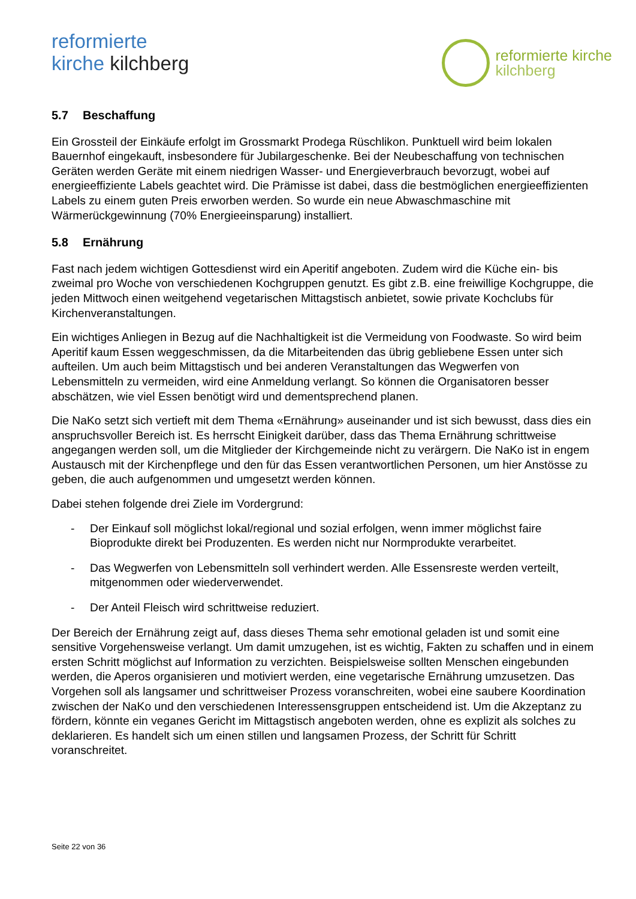reformierte
kirche kilchberg
reformierte kirche
kilchberg
5.7 Beschaffung
Ein Grossteil der Einkäufe erfolgt im Grossmarkt Prodega Rüschlikon. Punktuell wird beim lokalen Bauernhof eingekauft, insbesondere für Jubilargeschenke. Bei der Neubeschaffung von technischen Geräten werden Geräte mit einem niedrigen Wasser- und Energieverbrauch bevorzugt, wobei auf energieeffiziente Labels geachtet wird. Die Prämisse ist dabei, dass die bestmöglichen energieeffizienten Labels zu einem guten Preis erworben werden. So wurde ein neue Abwaschmaschine mit Wärmerückgewinnung (70% Energieeinsparung) installiert.
5.8 Ernährung
Fast nach jedem wichtigen Gottesdienst wird ein Aperitif angeboten. Zudem wird die Küche ein- bis zweimal pro Woche von verschiedenen Kochgruppen genutzt. Es gibt z.B. eine freiwillige Kochgruppe, die jeden Mittwoch einen weitgehend vegetarischen Mittagstisch anbietet, sowie private Kochclubs für Kirchenveranstaltungen.
Ein wichtiges Anliegen in Bezug auf die Nachhaltigkeit ist die Vermeidung von Foodwaste. So wird beim Aperitif kaum Essen weggeschmissen, da die Mitarbeitenden das übrig gebliebene Essen unter sich aufteilen. Um auch beim Mittagstisch und bei anderen Veranstaltungen das Wegwerfen von Lebensmitteln zu vermeiden, wird eine Anmeldung verlangt. So können die Organisatoren besser abschätzen, wie viel Essen benötigt wird und dementsprechend planen.
Die NaKo setzt sich vertieft mit dem Thema «Ernährung» auseinander und ist sich bewusst, dass dies ein anspruchsvoller Bereich ist. Es herrscht Einigkeit darüber, dass das Thema Ernährung schrittweise angegangen werden soll, um die Mitglieder der Kirchgemeinde nicht zu verärgern. Die NaKo ist in engem Austausch mit der Kirchenpflege und den für das Essen verantwortlichen Personen, um hier Anstösse zu geben, die auch aufgenommen und umgesetzt werden können.
Dabei stehen folgende drei Ziele im Vordergrund:
- Der Einkauf soll möglichst lokal/regional und sozial erfolgen, wenn immer möglichst faire Bioprodukte direkt bei Produzenten. Es werden nicht nur Normprodukte verarbeitet.
- Das Wegwerfen von Lebensmitteln soll verhindert werden. Alle Essensreste werden verteilt, mitgenommen oder wiederverwendet.
- Der Anteil Fleisch wird schrittweise reduziert.
Der Bereich der Ernährung zeigt auf, dass dieses Thema sehr emotional geladen ist und somit eine sensitive Vorgehensweise verlangt. Um damit umzugehen, ist es wichtig, Fakten zu schaffen und in einem ersten Schritt möglichst auf Information zu verzichten. Beispielsweise sollten Menschen eingebunden werden, die Aperos organisieren und motiviert werden, eine vegetarische Ernährung umzusetzen. Das Vorgehen soll als langsamer und schrittweiser Prozess voranschreiten, wobei eine saubere Koordination zwischen der NaKo und den verschiedenen Interessensgruppen entscheidend ist. Um die Akzeptanz zu fördern, könnte ein veganes Gericht im Mittagstisch angeboten werden, ohne es explizit als solches zu deklarieren. Es handelt sich um einen stillen und langsamen Prozess, der Schritt für Schritt voranschreitet.
Seite 22 von 36